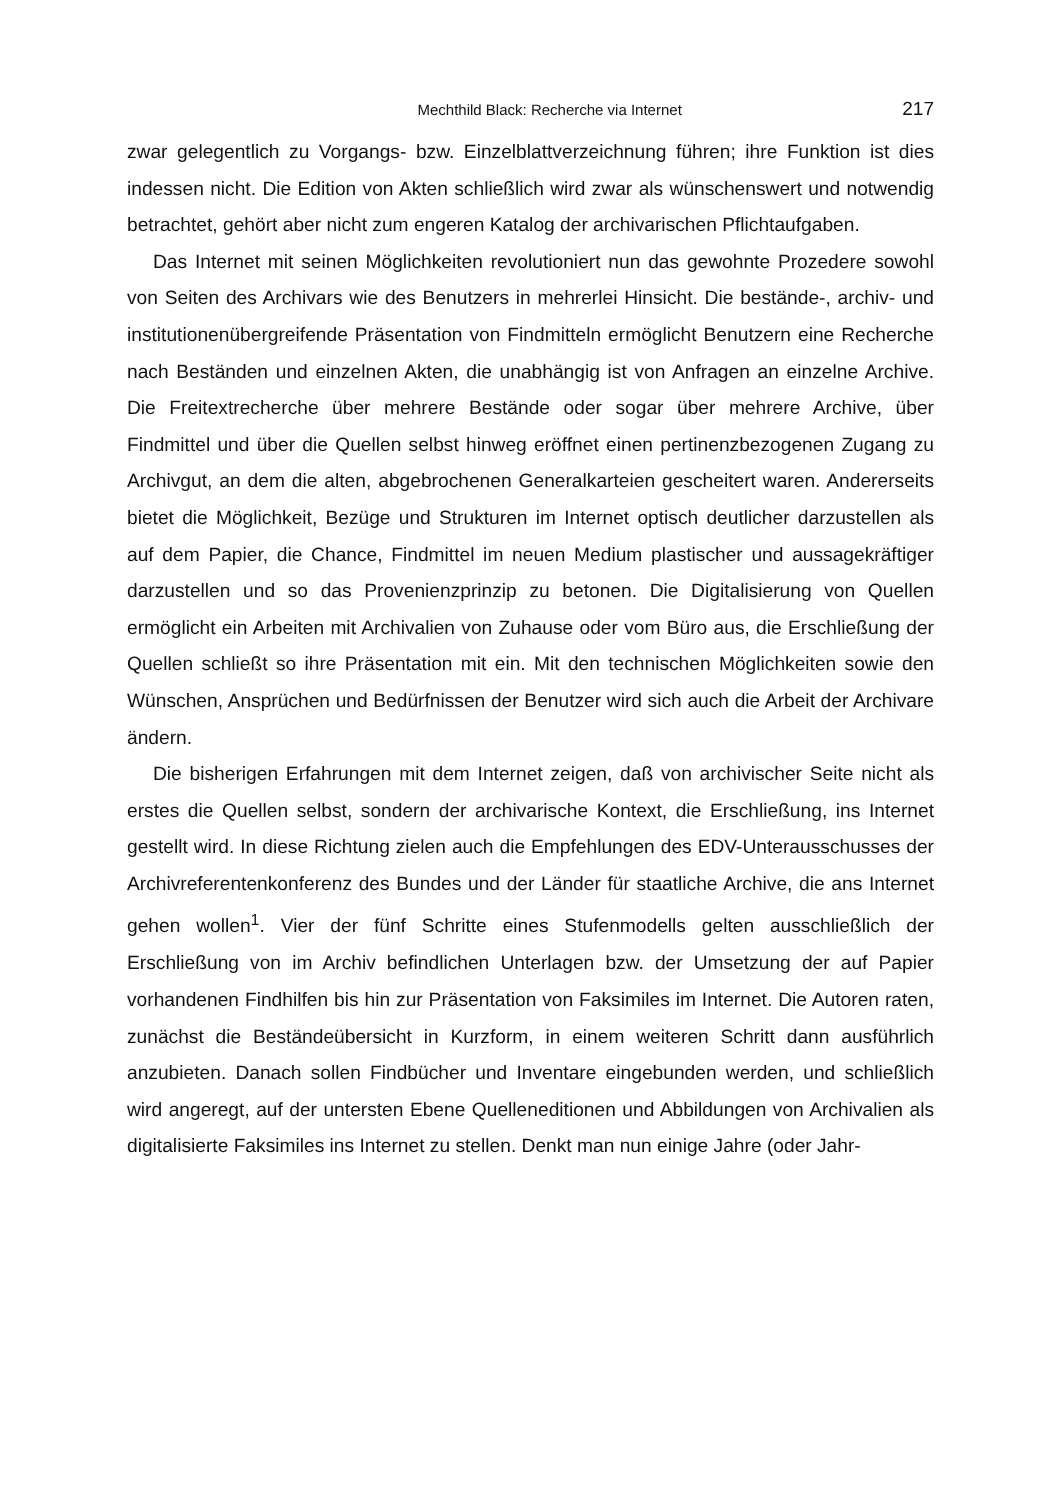Mechthild Black: Recherche via Internet 217
zwar gelegentlich zu Vorgangs- bzw. Einzelblattverzeichnung führen; ihre Funktion ist dies indessen nicht. Die Edition von Akten schließlich wird zwar als wünschenswert und notwendig betrachtet, gehört aber nicht zum engeren Katalog der archivarischen Pflichtaufgaben.
Das Internet mit seinen Möglichkeiten revolutioniert nun das gewohnte Prozedere sowohl von Seiten des Archivars wie des Benutzers in mehrerlei Hinsicht. Die bestände-, archiv- und institutionenübergreifende Präsentation von Findmitteln ermöglicht Benutzern eine Recherche nach Beständen und einzelnen Akten, die unabhängig ist von Anfragen an einzelne Archive. Die Freitextrecherche über mehrere Bestände oder sogar über mehrere Archive, über Findmittel und über die Quellen selbst hinweg eröffnet einen pertinenzbezogenen Zugang zu Archivgut, an dem die alten, abgebrochenen Generalkarteien gescheitert waren. Andererseits bietet die Möglichkeit, Bezüge und Strukturen im Internet optisch deutlicher darzustellen als auf dem Papier, die Chance, Findmittel im neuen Medium plastischer und aussagekräftiger darzustellen und so das Provenienzprinzip zu betonen. Die Digitalisierung von Quellen ermöglicht ein Arbeiten mit Archivalien von Zuhause oder vom Büro aus, die Erschließung der Quellen schließt so ihre Präsentation mit ein. Mit den technischen Möglichkeiten sowie den Wünschen, Ansprüchen und Bedürfnissen der Benutzer wird sich auch die Arbeit der Archivare ändern.
Die bisherigen Erfahrungen mit dem Internet zeigen, daß von archivischer Seite nicht als erstes die Quellen selbst, sondern der archivarische Kontext, die Erschließung, ins Internet gestellt wird. In diese Richtung zielen auch die Empfehlungen des EDV-Unterausschusses der Archivreferentenkonferenz des Bundes und der Länder für staatliche Archive, die ans Internet gehen wollen<sup>1</sup>. Vier der fünf Schritte eines Stufenmodells gelten ausschließlich der Erschließung von im Archiv befindlichen Unterlagen bzw. der Umsetzung der auf Papier vorhandenen Findhilfen bis hin zur Präsentation von Faksimiles im Internet. Die Autoren raten, zunächst die Beständeübersicht in Kurzform, in einem weiteren Schritt dann ausführlich anzubieten. Danach sollen Findbücher und Inventare eingebunden werden, und schließlich wird angeregt, auf der untersten Ebene Quelleneditionen und Abbildungen von Archivalien als digitalisierte Faksimiles ins Internet zu stellen. Denkt man nun einige Jahre (oder Jahr-